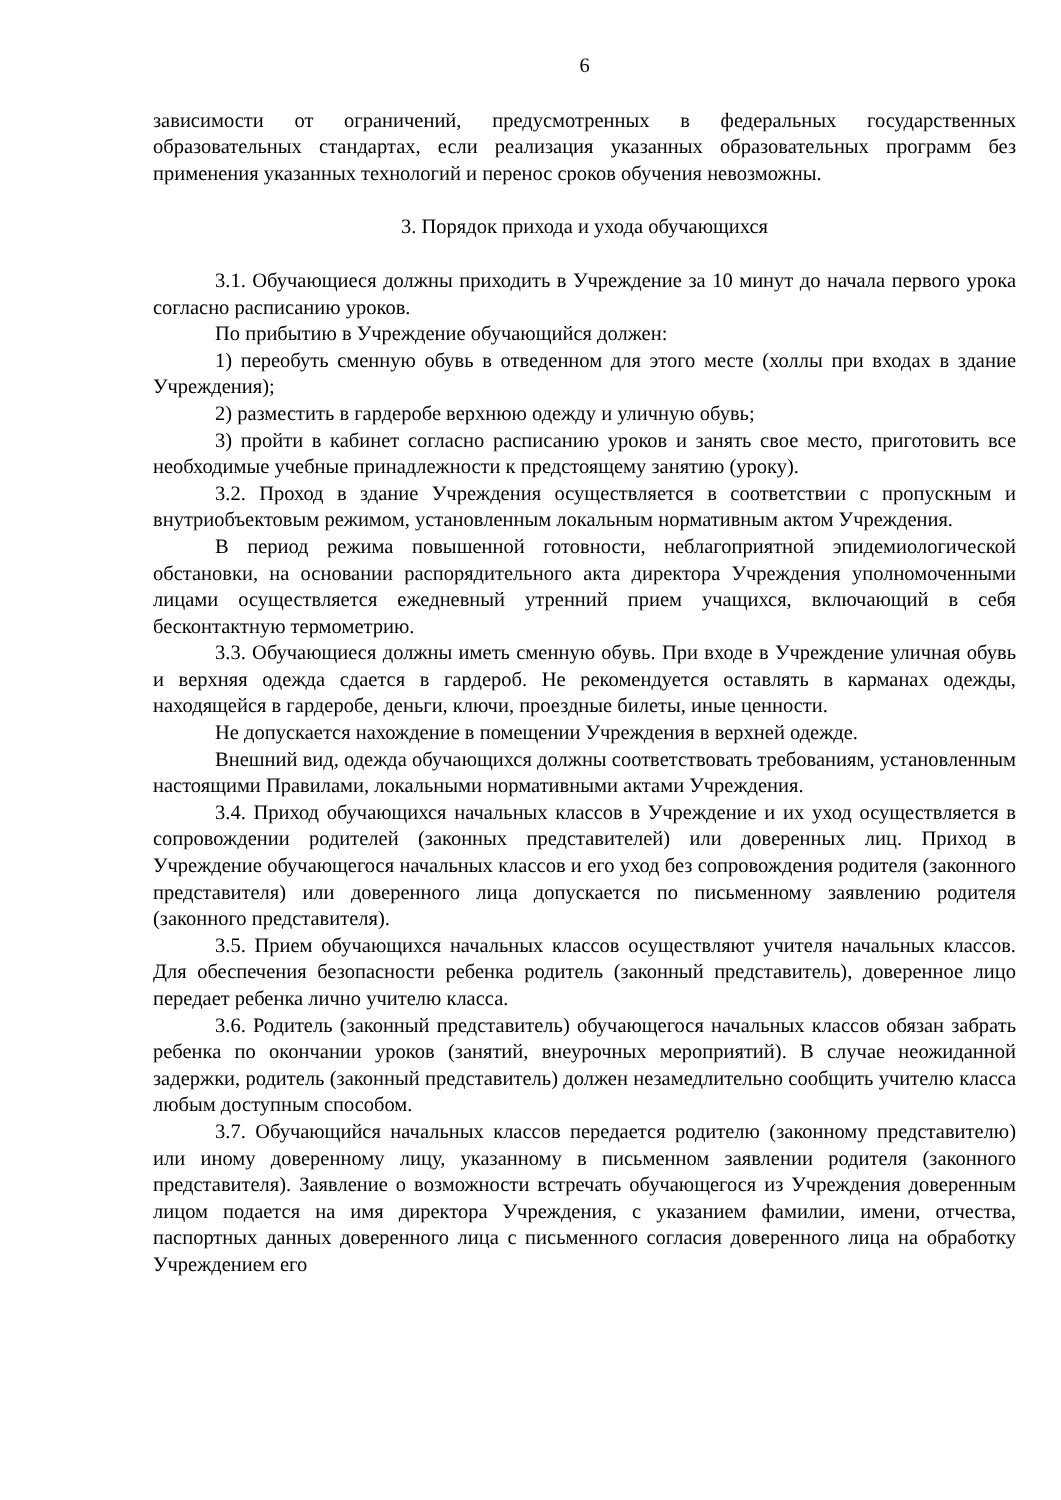6
зависимости от ограничений, предусмотренных в федеральных государственных образовательных стандартах, если реализация указанных образовательных программ без применения указанных технологий и перенос сроков обучения невозможны.
3. Порядок прихода и ухода обучающихся
3.1. Обучающиеся должны приходить в Учреждение за 10 минут до начала первого урока согласно расписанию уроков.
По прибытию в Учреждение обучающийся должен:
1) переобуть сменную обувь в отведенном для этого месте (холлы при входах в здание Учреждения);
2) разместить в гардеробе верхнюю одежду и уличную обувь;
3) пройти в кабинет согласно расписанию уроков и занять свое место, приготовить все необходимые учебные принадлежности к предстоящему занятию (уроку).
3.2. Проход в здание Учреждения осуществляется в соответствии с пропускным и внутриобъектовым режимом, установленным локальным нормативным актом Учреждения.
В период режима повышенной готовности, неблагоприятной эпидемиологической обстановки, на основании распорядительного акта директора Учреждения уполномоченными лицами осуществляется ежедневный утренний прием учащихся, включающий в себя бесконтактную термометрию.
3.3. Обучающиеся должны иметь сменную обувь. При входе в Учреждение уличная обувь и верхняя одежда сдается в гардероб. Не рекомендуется оставлять в карманах одежды, находящейся в гардеробе, деньги, ключи, проездные билеты, иные ценности.
Не допускается нахождение в помещении Учреждения в верхней одежде.
Внешний вид, одежда обучающихся должны соответствовать требованиям, установленным настоящими Правилами, локальными нормативными актами Учреждения.
3.4. Приход обучающихся начальных классов в Учреждение и их уход осуществляется в сопровождении родителей (законных представителей) или доверенных лиц. Приход в Учреждение обучающегося начальных классов и его уход без сопровождения родителя (законного представителя) или доверенного лица допускается по письменному заявлению родителя (законного представителя).
3.5. Прием обучающихся начальных классов осуществляют учителя начальных классов. Для обеспечения безопасности ребенка родитель (законный представитель), доверенное лицо передает ребенка лично учителю класса.
3.6. Родитель (законный представитель) обучающегося начальных классов обязан забрать ребенка по окончании уроков (занятий, внеурочных мероприятий). В случае неожиданной задержки, родитель (законный представитель) должен незамедлительно сообщить учителю класса любым доступным способом.
3.7. Обучающийся начальных классов передается родителю (законному представителю) или иному доверенному лицу, указанному в письменном заявлении родителя (законного представителя). Заявление о возможности встречать обучающегося из Учреждения доверенным лицом подается на имя директора Учреждения, с указанием фамилии, имени, отчества, паспортных данных доверенного лица с письменного согласия доверенного лица на обработку Учреждением его